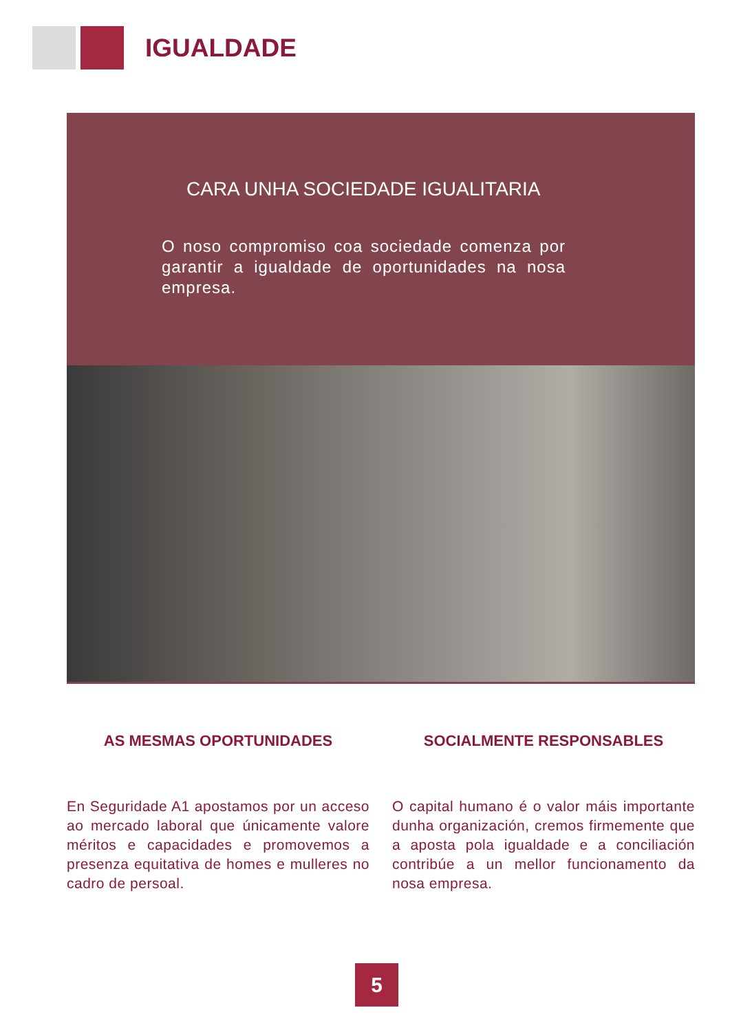IGUALDADE
CARA UNHA SOCIEDADE IGUALITARIA
O noso compromiso coa sociedade comenza por garantir a igualdade de oportunidades na nosa empresa.
AS MESMAS OPORTUNIDADES
En Seguridade A1 apostamos por un acceso ao mercado laboral que únicamente valore méritos e capacidades e promovemos a presenza equitativa de homes e mulleres no cadro de persoal.
SOCIALMENTE RESPONSABLES
O capital humano é o valor máis importante dunha organización, cremos firmemente que a aposta pola igualdade e a conciliación contribúe a un mellor funcionamento da nosa empresa.
5